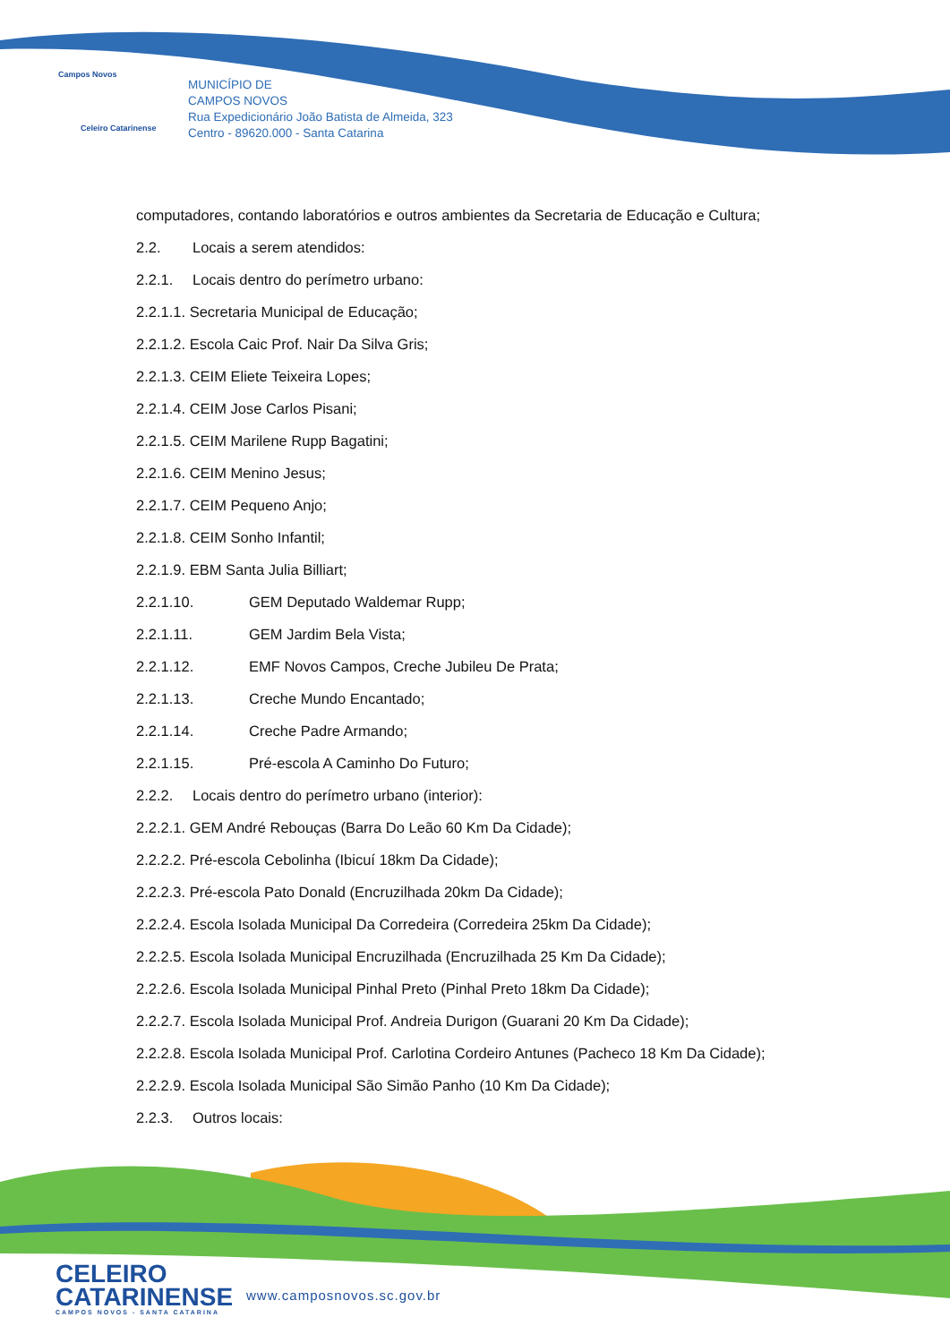Campos Novos
Celeiro Catarinense
MUNICÍPIO DE
CAMPOS NOVOS
Rua Expedicionário João Batista de Almeida, 323
Centro - 89620.000 - Santa Catarina
computadores, contando laboratórios e outros ambientes da Secretaria de Educação e Cultura;
2.2. Locais a serem atendidos:
2.2.1. Locais dentro do perímetro urbano:
2.2.1.1. Secretaria Municipal de Educação;
2.2.1.2. Escola Caic Prof. Nair Da Silva Gris;
2.2.1.3. CEIM Eliete Teixeira Lopes;
2.2.1.4. CEIM Jose Carlos Pisani;
2.2.1.5. CEIM Marilene Rupp Bagatini;
2.2.1.6. CEIM Menino Jesus;
2.2.1.7. CEIM Pequeno Anjo;
2.2.1.8. CEIM Sonho Infantil;
2.2.1.9. EBM Santa Julia Billiart;
2.2.1.10. GEM Deputado Waldemar Rupp;
2.2.1.11. GEM Jardim Bela Vista;
2.2.1.12. EMF Novos Campos, Creche Jubileu De Prata;
2.2.1.13. Creche Mundo Encantado;
2.2.1.14. Creche Padre Armando;
2.2.1.15. Pré-escola A Caminho Do Futuro;
2.2.2. Locais dentro do perímetro urbano (interior):
2.2.2.1. GEM André Rebouças (Barra Do Leão 60 Km Da Cidade);
2.2.2.2. Pré-escola Cebolinha (Ibicuí 18km Da Cidade);
2.2.2.3. Pré-escola Pato Donald (Encruzilhada 20km Da Cidade);
2.2.2.4. Escola Isolada Municipal Da Corredeira (Corredeira 25km Da Cidade);
2.2.2.5. Escola Isolada Municipal Encruzilhada (Encruzilhada 25 Km Da Cidade);
2.2.2.6. Escola Isolada Municipal Pinhal Preto (Pinhal Preto 18km Da Cidade);
2.2.2.7. Escola Isolada Municipal Prof. Andreia Durigon (Guarani 20 Km Da Cidade);
2.2.2.8. Escola Isolada Municipal Prof. Carlotina Cordeiro Antunes (Pacheco 18 Km Da Cidade);
2.2.2.9. Escola Isolada Municipal São Simão Panho (10 Km Da Cidade);
2.2.3. Outros locais:
CELEIRO
CATARINENSE
CAMPOS NOVOS - SANTA CATARINA
www.camposnovos.sc.gov.br